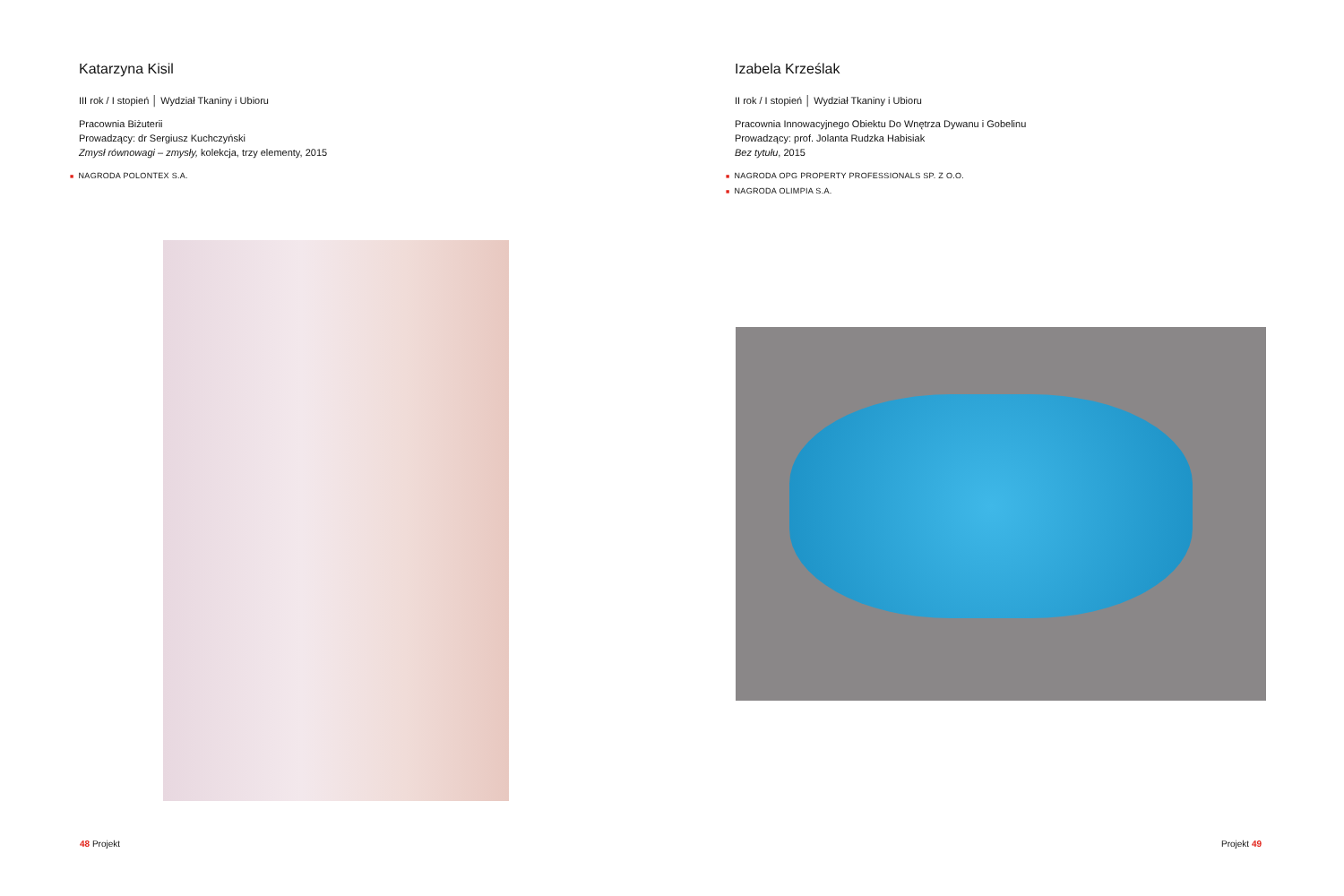Katarzyna Kisil
III rok / I stopień │ Wydział Tkaniny i Ubioru
Pracownia Biżuterii
Prowadzący: dr Sergiusz Kuchczyński
Zmysł równowagi – zmysły, kolekcja, trzy elementy, 2015
■ NAGRODA POLONTEX S.A.
48 Projekt
Izabela Krześlak
II rok / I stopień │ Wydział Tkaniny i Ubioru
Pracownia Innowacyjnego Obiektu Do Wnętrza Dywanu i Gobelinu
Prowadzący: prof. Jolanta Rudzka Habisiak
Bez tytułu, 2015
■ NAGRODA OPG PROPERTY PROFESSIONALS SP. Z O.O.
■ NAGRODA OLIMPIA S.A.
Projekt 49